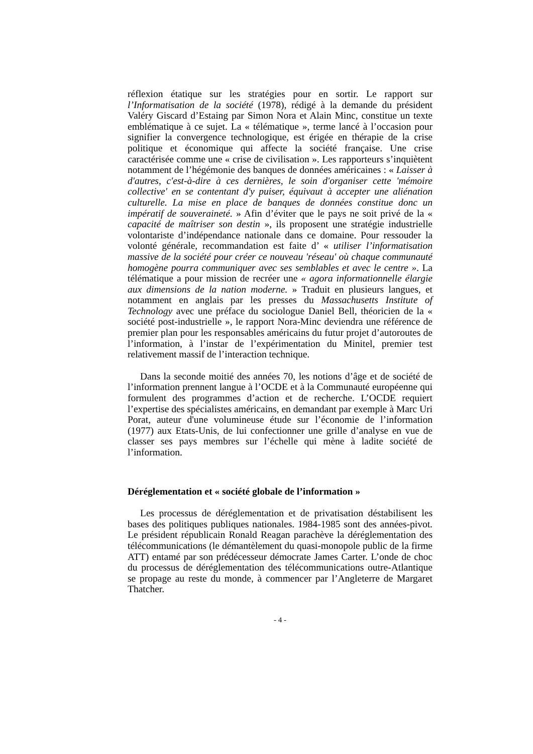réflexion étatique sur les stratégies pour en sortir. Le rapport sur l’Informatisation de la société (1978), rédigé à la demande du président Valéry Giscard d’Estaing par Simon Nora et Alain Minc, constitue un texte emblématique à ce sujet. La « télématique », terme lancé à l’occasion pour signifier la convergence technologique, est érigée en thérapie de la crise politique et économique qui affecte la société française. Une crise caractérisée comme une « crise de civilisation ». Les rapporteurs s’inquiètent notamment de l’hégémonie des banques de données américaines : « Laisser à d'autres, c'est-à-dire à ces dernières, le soin d'organiser cette 'mémoire collective' en se contentant d'y puiser, équivaut à accepter une aliénation culturelle. La mise en place de banques de données constitue donc un impératif de souveraineté. » Afin d’éviter que le pays ne soit privé de la « capacité de maîtriser son destin », ils proposent une stratégie industrielle volontariste d’indépendance nationale dans ce domaine. Pour ressouder la volonté générale, recommandation est faite d’ « utiliser l’informatisation massive de la société pour créer ce nouveau 'réseau' où chaque communauté homogène pourra communiquer avec ses semblables et avec le centre ». La télématique a pour mission de recréer une « agora informationnelle élargie aux dimensions de la nation moderne. » Traduit en plusieurs langues, et notamment en anglais par les presses du Massachusetts Institute of Technology avec une préface du sociologue Daniel Bell, théoricien de la « société post-industrielle », le rapport Nora-Minc deviendra une référence de premier plan pour les responsables américains du futur projet d’autoroutes de l’information, à l’instar de l’expérimentation du Minitel, premier test relativement massif de l’interaction technique.
Dans la seconde moitié des années 70, les notions d’âge et de société de l’information prennent langue à l’OCDE et à la Communauté européenne qui formulent des programmes d’action et de recherche. L’OCDE requiert l’expertise des spécialistes américains, en demandant par exemple à Marc Uri Porat, auteur d'une volumineuse étude sur l’économie de l’information (1977) aux Etats-Unis, de lui confectionner une grille d’analyse en vue de classer ses pays membres sur l’échelle qui mène à ladite société de l’information.
Déréglementation et « société globale de l’information »
Les processus de déréglementation et de privatisation déstabilisent les bases des politiques publiques nationales. 1984-1985 sont des années-pivot. Le président républicain Ronald Reagan parachève la déréglementation des télécommunications (le démantèlement du quasi-monopole public de la firme ATT) entamé par son prédécesseur démocrate James Carter. L’onde de choc du processus de déréglementation des télécommunications outre-Atlantique se propage au reste du monde, à commencer par l’Angleterre de Margaret Thatcher.
- 4 -